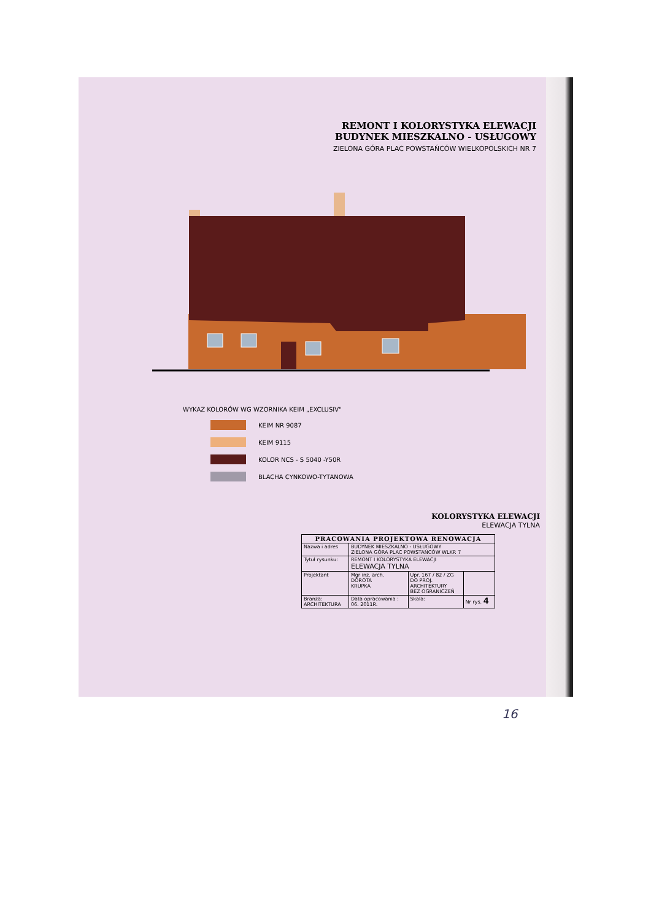REMONT I KOLORYSTYKA ELEWACJI
BUDYNEK MIESZKALNO - USŁUGOWY
ZIELONA GÓRA PLAC POWSTAŃCÓW WIELKOPOLSKICH NR 7
WYKAZ KOLORÓW WG WZORNIKA KEIM „EXCLUSIV"
KEIM NR 9087
KEIM 9115
KOLOR NCS - S 5040 -Y50R
BLACHA CYNKOWO-TYTANOWA
KOLORYSTYKA ELEWACJI
ELEWACJA TYLNA
| PRACOWANIA PROJEKTOWA RENOWACJA | | | | |
| --- | --- | --- | --- | --- |
| Nazwa i adres | BUDYNEK MIESZKALNO - USŁUGOWY ZIELONA GÓRA PLAC POWSTAŃCÓW WLKP. 7 | | | |
| Tytuł rysunku: | REMONT I KOLORYSTYKA ELEWACJI ELEWACJA TYLNA | | | |
| Projektant | Mgr inż. arch. DOROTA KRUPKA | Upr. 167 / 82 / ZG DO PROJ. ARCHITEKTURY BEZ OGRANICZEŃ | | |
| Branża: ARCHITEKTURA | Data opracowania : 06. 2011R. | | Skala: | Nr rys. 4 |
16